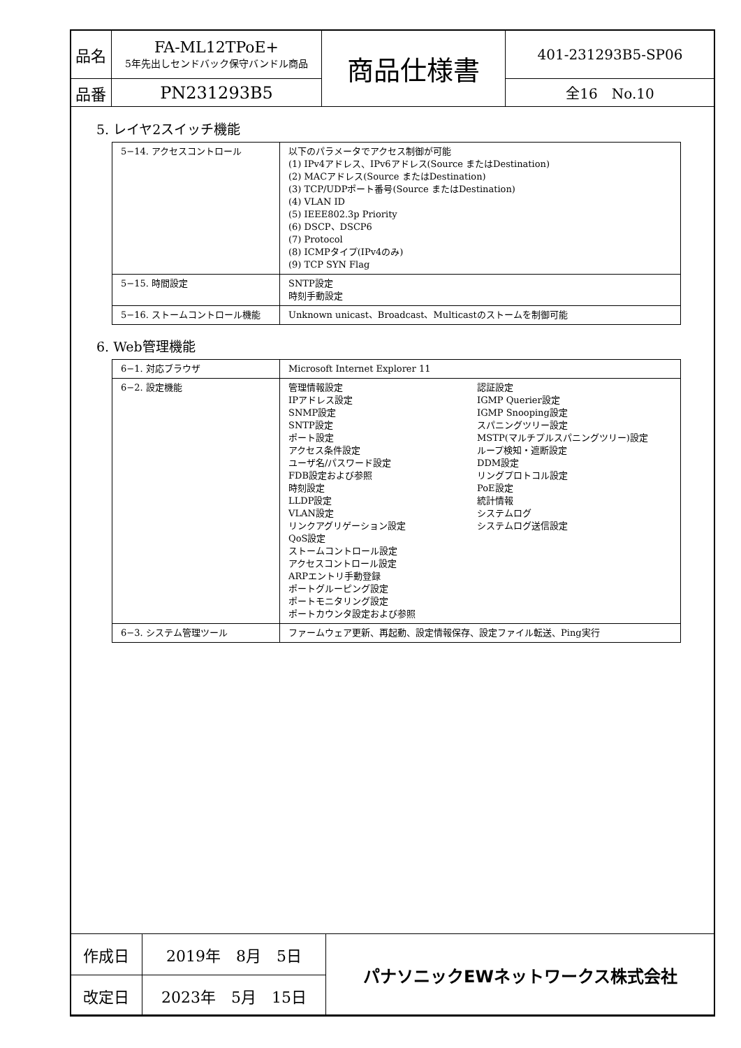| 品名 | FA-ML12TPoE+ 5年先出しセンドバック保守バンドル商品 | 商品仕様書 | 401-231293B5-SP06 |
| 品番 | PN231293B5 | | 全16 No.10 |
5. レイヤ2スイッチ機能
| 5−14. アクセスコントロール | 以下のパラメータでアクセス制御が可能 (1) IPv4アドレス、IPv6アドレス(Source またはDestination) (2) MACアドレス(Source またはDestination) (3) TCP/UDPポート番号(Source またはDestination) (4) VLAN ID (5) IEEE802.3p Priority (6) DSCP、DSCP6 (7) Protocol (8) ICMPタイプ(IPv4のみ) (9) TCP SYN Flag |
| 5−15. 時間設定 | SNTP設定 時刻手動設定 |
| 5−16. ストームコントロール機能 | Unknown unicast、Broadcast、Multicastのストームを制御可能 |
6. Web管理機能
| 6−1. 対応ブラウザ | Microsoft Internet Explorer 11 |
| 6−2. 設定機能 | 管理情報設定 IPアドレス設定 SNMP設定 SNTP設定 ポート設定 アクセス条件設定 ユーザ名/パスワード設定 FDB設定および参照 時刻設定 LLDP設定 VLAN設定 リンクアグリゲーション設定 QoS設定 ストームコントロール設定 アクセスコントロール設定 ARPエントリ手動登録 ポートグルーピング設定 ポートモニタリング設定 ポートカウンタ設定および参照 認証設定 IGMP Querier設定 IGMP Snooping設定 スパニングツリー設定 MSTP(マルチプルスパニングツリー)設定 ループ検知・遮断設定 DDM設定 リングプロトコル設定 PoE設定 統計情報 システムログ システムログ送信設定 |
| 6−3. システム管理ツール | ファームウェア更新、再起動、設定情報保存、設定ファイル転送、Ping実行 |
| 作成日 | 2019年 8月 5日 | パナソニックEWネットワークス株式会社 |
| 改定日 | 2023年 5月 15日 | |